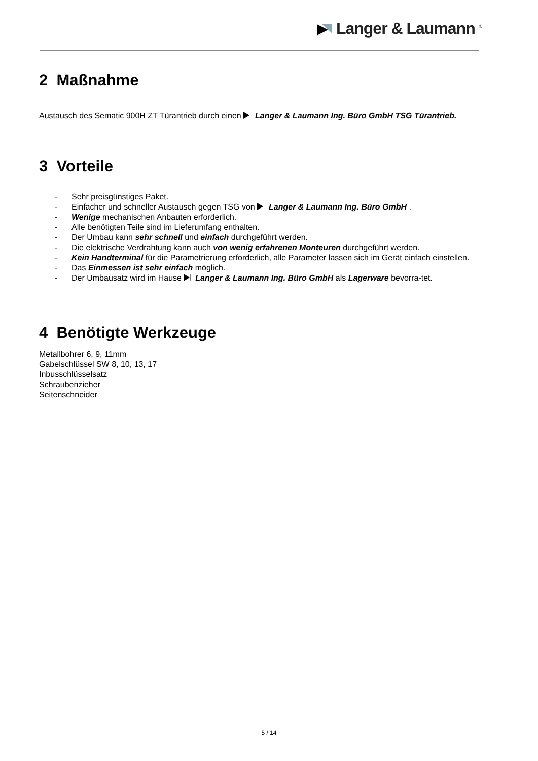Langer & Laumann <sup>®</sup>
2 Maßnahme
Austausch des Sematic 900H ZT Türantrieb durch einen Langer & Laumann Ing. Büro GmbH TSG Türantrieb.
3 Vorteile
- Sehr preisgünstiges Paket.
- Einfacher und schneller Austausch gegen TSG von Langer & Laumann Ing. Büro GmbH .
- Wenige mechanischen Anbauten erforderlich.
- Alle benötigten Teile sind im Lieferumfang enthalten.
- Der Umbau kann sehr schnell und einfach durchgeführt werden.
- Die elektrische Verdrahtung kann auch von wenig erfahrenen Monteuren durchgeführt werden.
- Kein Handterminal für die Parametrierung erforderlich, alle Parameter lassen sich im Gerät einfach einstellen.
- Das Einmessen ist sehr einfach möglich.
- Der Umbausatz wird im Hause Langer & Laumann Ing. Büro GmbH als Lagerware bevorra-tet.
4 Benötigte Werkzeuge
Metallbohrer 6, 9, 11mm
Gabelschlüssel SW 8, 10, 13, 17
Inbusschlüsselsatz
Schraubenzieher
Seitenschneider
5 / 14